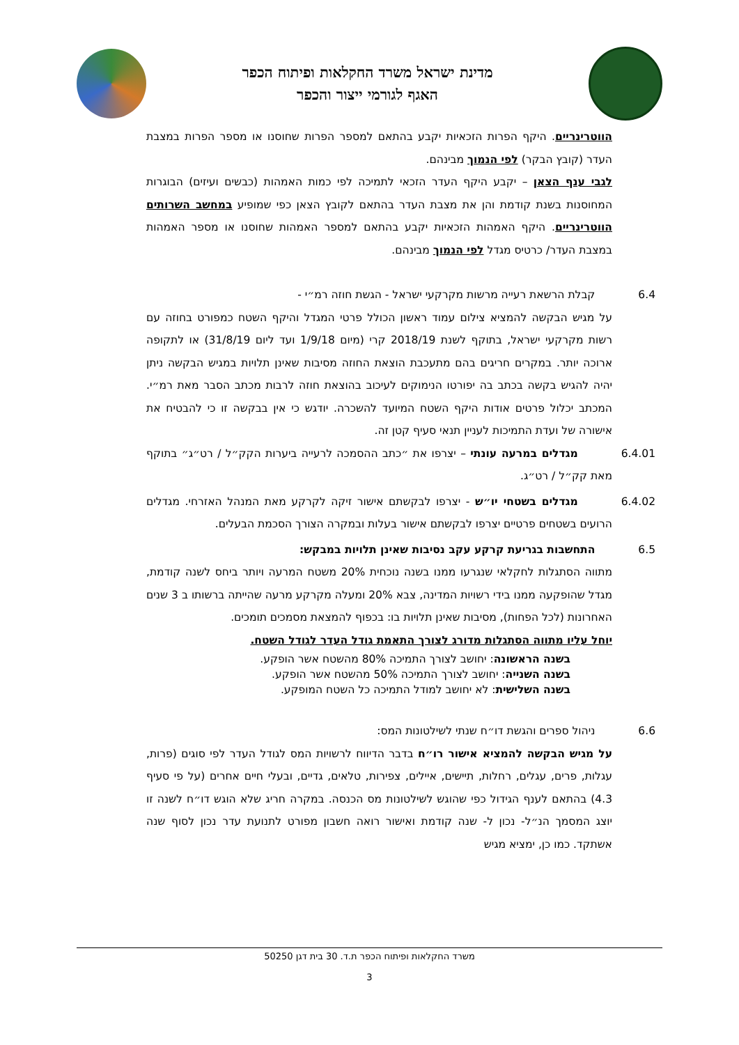מדינת ישראל משרד החקלאות ופיתוח הכפר
האגף לגורמי ייצור והכפר
הווטרינריים. היקף הפרות הזכאיות יקבע בהתאם למספר הפרות שחוסנו או מספר הפרות במצבת העדר (קובץ הבקר) לפי הנמוך מבינהם.
לגבי ענף הצאן – יקבע היקף העדר הזכאי לתמיכה לפי כמות האמהות (כבשים ועיזים) הבוגרות המחוסנות בשנת קודמת והן את מצבת העדר בהתאם לקובץ הצאן כפי שמופיע במחשב השרותים הווטרינריים. היקף האמהות הזכאיות יקבע בהתאם למספר האמהות שחוסנו או מספר האמהות במצבת העדר/ כרטיס מגדל לפי הנמוך מבינהם.
6.4קבלת הרשאת רעייה מרשות מקרקעי ישראל - הגשת חוזה רמ״י -
על מגיש הבקשה להמציא צילום עמוד ראשון הכולל פרטי המגדל והיקף השטח כמפורט בחוזה עם רשות מקרקעי ישראל, בתוקף לשנת 2018/19 קרי (מיום 1/9/18 ועד ליום 31/8/19) או לתקופה ארוכה יותר. במקרים חריגים בהם מתעכבת הוצאת החוזה מסיבות שאינן תלויות במגיש הבקשה ניתן יהיה להגיש בקשה בכתב בה יפורטו הנימוקים לעיכוב בהוצאת חוזה לרבות מכתב הסבר מאת רמ״י. המכתב יכלול פרטים אודות היקף השטח המיועד להשכרה. יודגש כי אין בבקשה זו כי להבטיח את אישורה של ועדת התמיכות לעניין תנאי סעיף קטן זה.
6.4.01 מגדלים במרעה עונתי – יצרפו את ״כתב ההסמכה לרעייה ביערות הקק״ל / רט״ג״ בתוקף מאת קק״ל / רט״ג.
6.4.02 מגדלים בשטחי יו״ש - יצרפו לבקשתם אישור זיקה לקרקע מאת המנהל האזרחי. מגדלים הרועים בשטחים פרטיים יצרפו לבקשתם אישור בעלות ובמקרה הצורך הסכמת הבעלים.
6.5 התחשבות בגריעת קרקע עקב נסיבות שאינן תלויות במבקש:
מתווה הסתגלות לחקלאי שנגרעו ממנו בשנה נוכחית 20% משטח המרעה ויותר ביחס לשנה קודמת, מגדל שהופקעה ממנו בידי רשויות המדינה, צבא 20% ומעלה מקרקע מרעה שהייתה ברשותו ב 3 שנים האחרונות (לכל הפחות), מסיבות שאינן תלויות בו: בכפוף להמצאת מסמכים תומכים.
יוחל עליו מתווה הסתגלות מדורג לצורך התאמת גודל העדר לגודל השטח.
בשנה הראשונה: יחושב לצורך התמיכה 80% מהשטח אשר הופקע.
בשנה השנייה: יחושב לצורך התמיכה 50% מהשטח אשר הופקע.
בשנה השלישית: לא יחושב למודל התמיכה כל השטח המופקע.
6.6ניהול ספרים והגשת דו״ח שנתי לשילטונות המס:
על מגיש הבקשה להמציא אישור רו״ח בדבר הדיווח לרשויות המס לגודל העדר לפי סוגים (פרות, עגלות, פרים, עגלים, רחלות, תיישים, איילים, צפירות, טלאים, גדיים, ובעלי חיים אחרים (על פי סעיף 4.3) בהתאם לענף הגידול כפי שהוגש לשילטונות מס הכנסה. במקרה חריג שלא הוגש דו״ח לשנה זו יוצג המסמך הנ״ל- נכון ל- שנה קודמת ואישור רואה חשבון מפורט לתנועת עדר נכון לסוף שנה אשתקד. כמו כן, ימציא מגיש
משרד החקלאות ופיתוח הכפר ת.ד. 30 בית דגן 50250
3